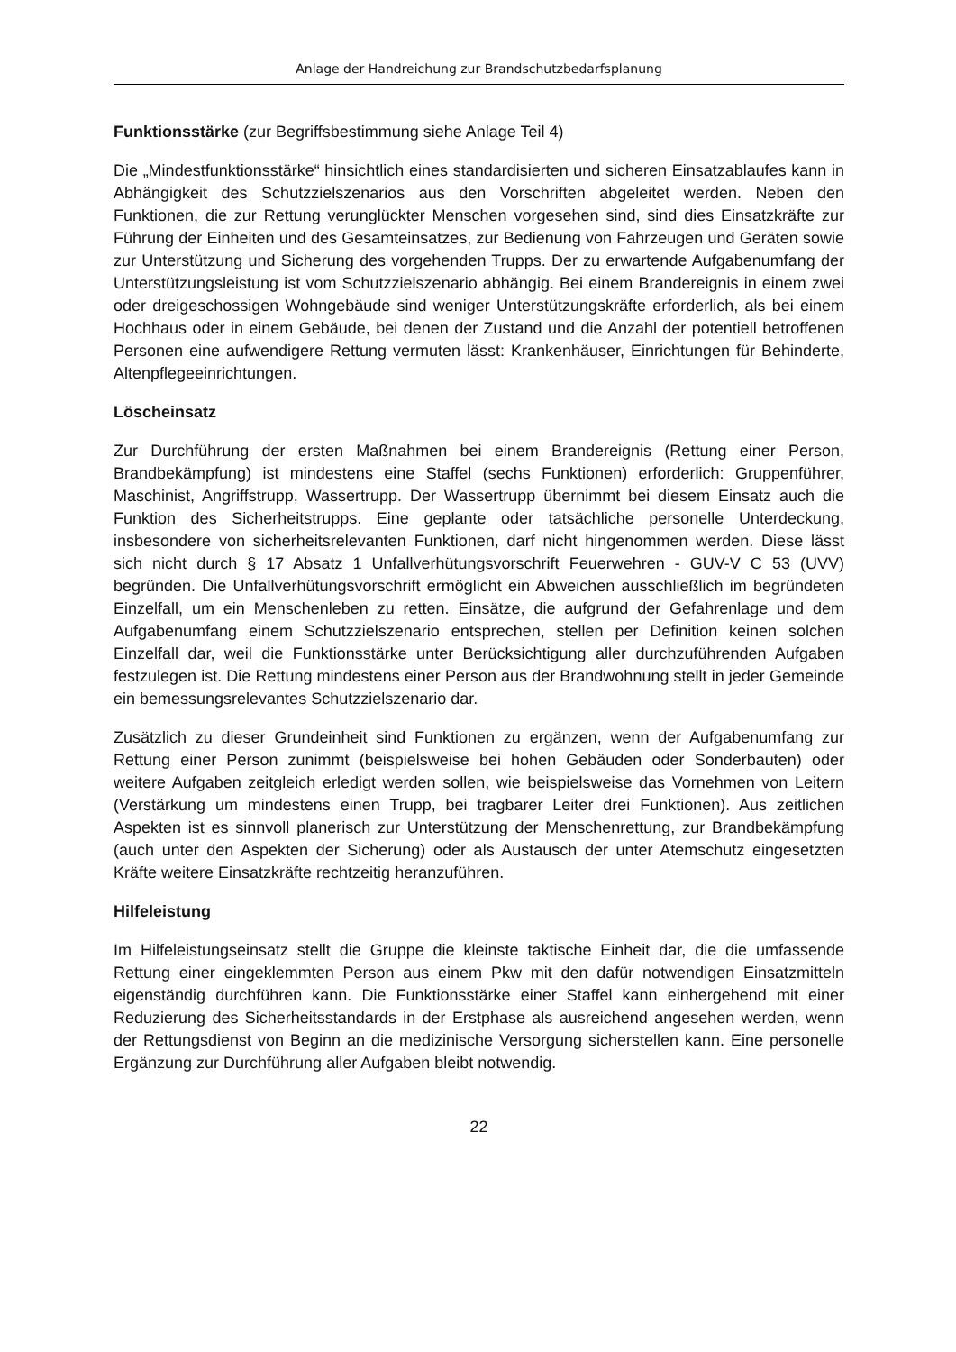Anlage der Handreichung zur Brandschutzbedarfsplanung
Funktionsstärke (zur Begriffsbestimmung siehe Anlage Teil 4)
Die „Mindestfunktionsstärke“ hinsichtlich eines standardisierten und sicheren Einsatzablaufes kann in Abhängigkeit des Schutzzielszenarios aus den Vorschriften abgeleitet werden. Neben den Funktionen, die zur Rettung verunglückter Menschen vorgesehen sind, sind dies Einsatzkräfte zur Führung der Einheiten und des Gesamteinsatzes, zur Bedienung von Fahrzeugen und Geräten sowie zur Unterstützung und Sicherung des vorgehenden Trupps. Der zu erwartende Aufgabenumfang der Unterstützungsleistung ist vom Schutzzielszenario abhängig. Bei einem Brandereignis in einem zwei oder dreigeschossigen Wohngebäude sind weniger Unterstützungskräfte erforderlich, als bei einem Hochhaus oder in einem Gebäude, bei denen der Zustand und die Anzahl der potentiell betroffenen Personen eine aufwendigere Rettung vermuten lässt: Krankenhäuser, Einrichtungen für Behinderte, Altenpflegeeinrichtungen.
Löscheinsatz
Zur Durchführung der ersten Maßnahmen bei einem Brandereignis (Rettung einer Person, Brandbekämpfung) ist mindestens eine Staffel (sechs Funktionen) erforderlich: Gruppenführer, Maschinist, Angriffstrupp, Wassertrupp. Der Wassertrupp übernimmt bei diesem Einsatz auch die Funktion des Sicherheitstrupps. Eine geplante oder tatsächliche personelle Unterdeckung, insbesondere von sicherheitsrelevanten Funktionen, darf nicht hingenommen werden. Diese lässt sich nicht durch § 17 Absatz 1 Unfallverhütungsvorschrift Feuerwehren - GUV-V C 53 (UVV) begründen. Die Unfallverhütungsvorschrift ermöglicht ein Abweichen ausschließlich im begründeten Einzelfall, um ein Menschenleben zu retten. Einsätze, die aufgrund der Gefahrenlage und dem Aufgabenumfang einem Schutzzielszenario entsprechen, stellen per Definition keinen solchen Einzelfall dar, weil die Funktionsstärke unter Berücksichtigung aller durchzuführenden Aufgaben festzulegen ist. Die Rettung mindestens einer Person aus der Brandwohnung stellt in jeder Gemeinde ein bemessungsrelevantes Schutzzielszenario dar.
Zusätzlich zu dieser Grundeinheit sind Funktionen zu ergänzen, wenn der Aufgabenumfang zur Rettung einer Person zunimmt (beispielsweise bei hohen Gebäuden oder Sonderbauten) oder weitere Aufgaben zeitgleich erledigt werden sollen, wie beispielsweise das Vornehmen von Leitern (Verstärkung um mindestens einen Trupp, bei tragbarer Leiter drei Funktionen). Aus zeitlichen Aspekten ist es sinnvoll planerisch zur Unterstützung der Menschenrettung, zur Brandbekämpfung (auch unter den Aspekten der Sicherung) oder als Austausch der unter Atemschutz eingesetzten Kräfte weitere Einsatzkräfte rechtzeitig heranzuführen.
Hilfeleistung
Im Hilfeleistungseinsatz stellt die Gruppe die kleinste taktische Einheit dar, die die umfassende Rettung einer eingeklemmten Person aus einem Pkw mit den dafür notwendigen Einsatzmitteln eigenständig durchführen kann. Die Funktionsstärke einer Staffel kann einhergehend mit einer Reduzierung des Sicherheitsstandards in der Erstphase als ausreichend angesehen werden, wenn der Rettungsdienst von Beginn an die medizinische Versorgung sicherstellen kann. Eine personelle Ergänzung zur Durchführung aller Aufgaben bleibt notwendig.
22